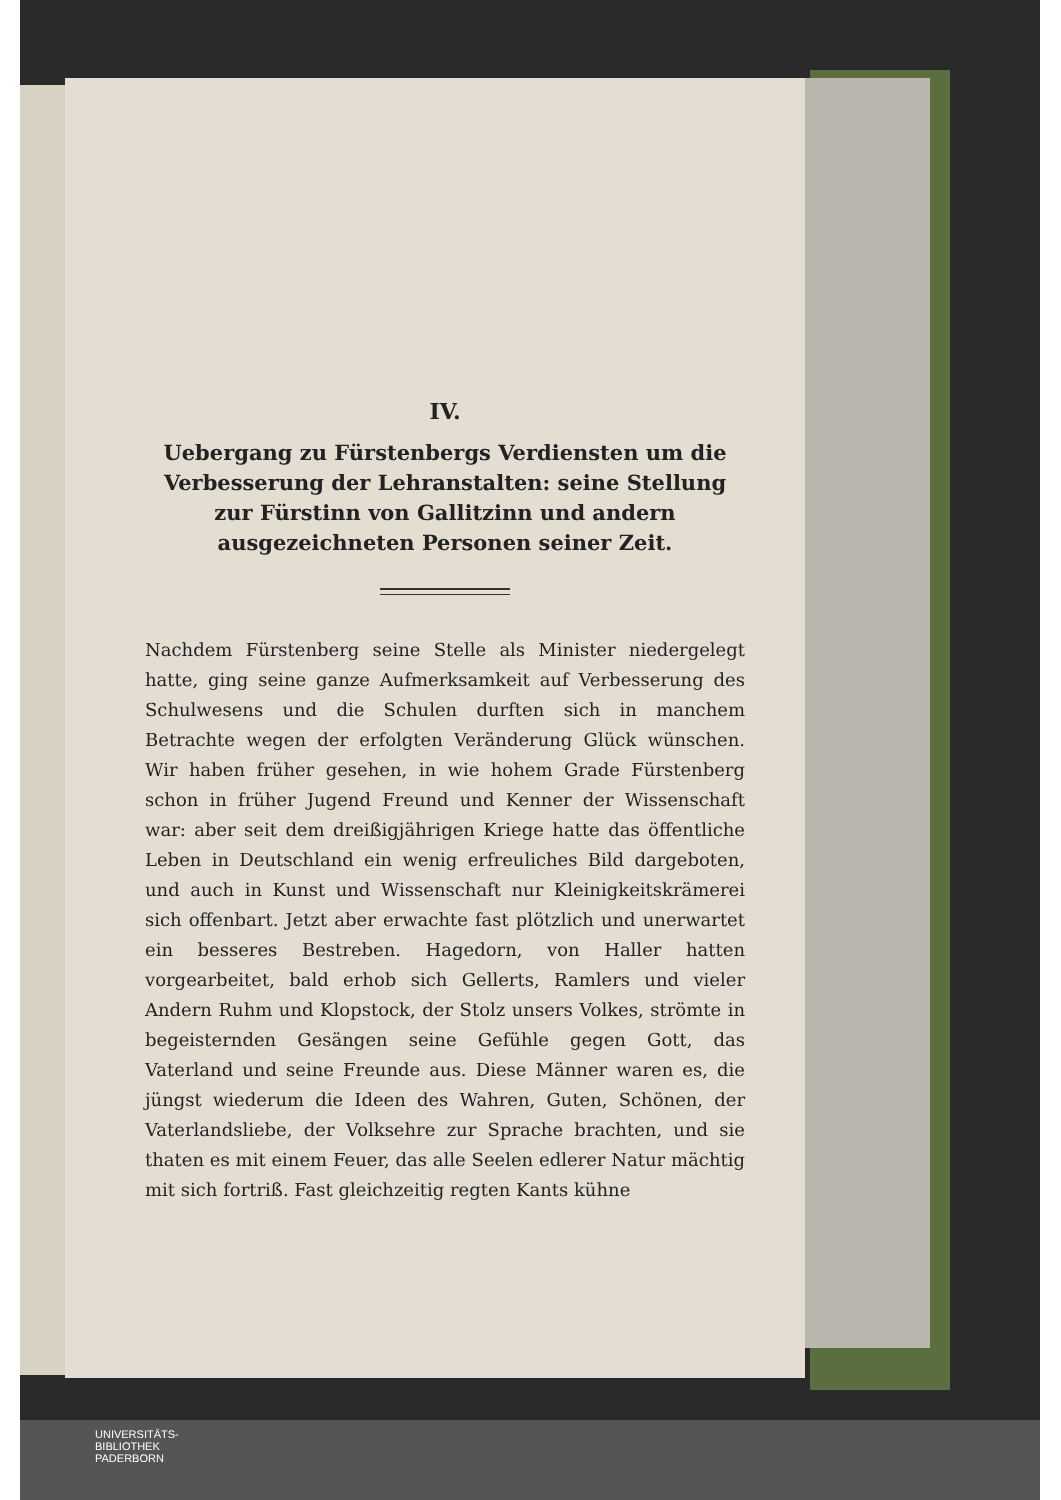IV.
Uebergang zu Fürstenbergs Verdiensten um die Verbesserung der Lehranstalten: seine Stellung zur Fürstinn von Gallitzinn und andern ausgezeichneten Personen seiner Zeit.
Nachdem Fürstenberg seine Stelle als Minister niedergelegt hatte, ging seine ganze Aufmerksamkeit auf Verbesserung des Schulwesens und die Schulen durften sich in manchem Betrachte wegen der erfolgten Veränderung Glück wünschen. Wir haben früher gesehen, in wie hohem Grade Fürstenberg schon in früher Jugend Freund und Kenner der Wissenschaft war: aber seit dem dreißigjährigen Kriege hatte das öffentliche Leben in Deutschland ein wenig erfreuliches Bild dargeboten, und auch in Kunst und Wissenschaft nur Kleinigkeitskrämerei sich offenbart. Jetzt aber erwachte fast plötzlich und unerwartet ein besseres Bestreben. Hagedorn, von Haller hatten vorgearbeitet, bald erhob sich Gellerts, Ramlers und vieler Andern Ruhm und Klopstock, der Stolz unsers Volkes, strömte in begeisternden Gesängen seine Gefühle gegen Gott, das Vaterland und seine Freunde aus. Diese Männer waren es, die jüngst wiederum die Ideen des Wahren, Guten, Schönen, der Vaterlandsliebe, der Volksehre zur Sprache brachten, und sie thaten es mit einem Feuer, das alle Seelen edlerer Natur mächtig mit sich fortriß. Fast gleichzeitig regten Kants kühne
UNIVERSITÄTS-
BIBLIOTHEK
PADERBORN